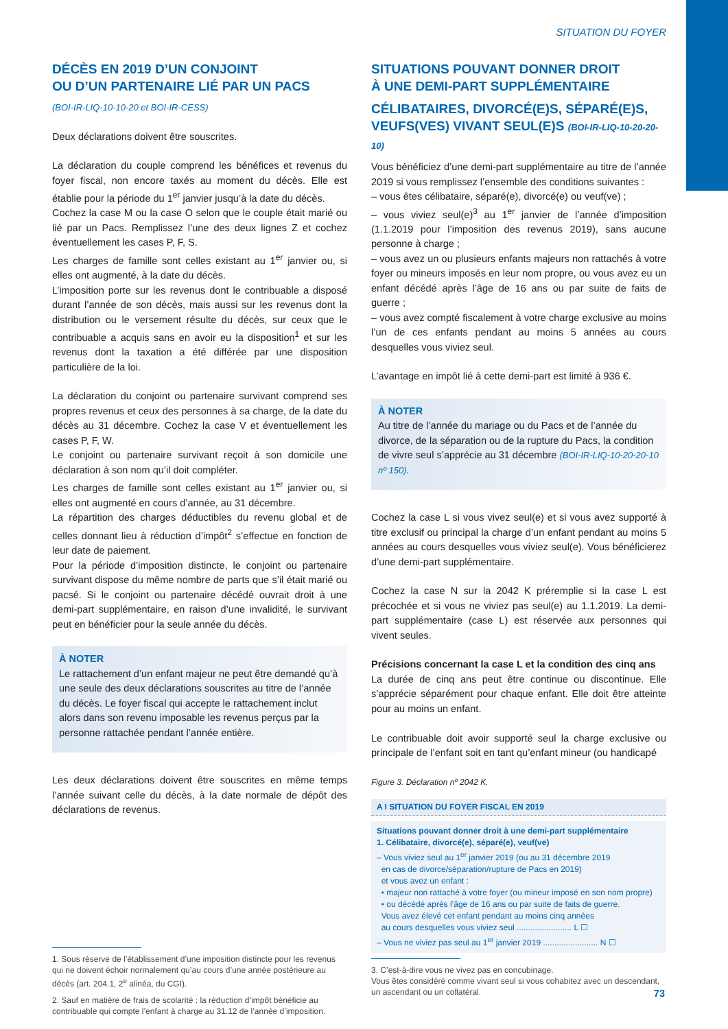SITUATION DU FOYER
DÉCÈS EN 2019 D’UN CONJOINT
OU D’UN PARTENAIRE LIÉ PAR UN PACS
(BOI-IR-LIQ-10-10-20 et BOI-IR-CESS)
Deux déclarations doivent être souscrites.
La déclaration du couple comprend les bénéfices et revenus du foyer fiscal, non encore taxés au moment du décès. Elle est établie pour la période du 1<sup>er</sup> janvier jusqu’à la date du décès.
Cochez la case M ou la case O selon que le couple était marié ou lié par un Pacs. Remplissez l’une des deux lignes Z et cochez éventuellement les cases P, F, S.
Les charges de famille sont celles existant au 1<sup>er</sup> janvier ou, si elles ont augmenté, à la date du décès.
L’imposition porte sur les revenus dont le contribuable a disposé durant l’année de son décès, mais aussi sur les revenus dont la distribution ou le versement résulte du décès, sur ceux que le contribuable a acquis sans en avoir eu la disposition<sup>1</sup> et sur les revenus dont la taxation a été différée par une disposition particulière de la loi.
La déclaration du conjoint ou partenaire survivant comprend ses propres revenus et ceux des personnes à sa charge, de la date du décès au 31 décembre. Cochez la case V et éventuellement les cases P, F, W.
Le conjoint ou partenaire survivant reçoit à son domicile une déclaration à son nom qu’il doit compléter.
Les charges de famille sont celles existant au 1<sup>er</sup> janvier ou, si elles ont augmenté en cours d’année, au 31 décembre.
La répartition des charges déductibles du revenu global et de celles donnant lieu à réduction d’impôt<sup>2</sup> s’effectue en fonction de leur date de paiement.
Pour la période d’imposition distincte, le conjoint ou partenaire survivant dispose du même nombre de parts que s’il était marié ou pacsé. Si le conjoint ou partenaire décédé ouvrait droit à une demi-part supplémentaire, en raison d’une invalidité, le survivant peut en bénéficier pour la seule année du décès.
À NOTER
Le rattachement d’un enfant majeur ne peut être demandé qu’à une seule des deux déclarations souscrites au titre de l’année du décès. Le foyer fiscal qui accepte le rattachement inclut alors dans son revenu imposable les revenus perçus par la personne rattachée pendant l’année entière.
Les deux déclarations doivent être souscrites en même temps l’année suivant celle du décès, à la date normale de dépôt des déclarations de revenus.
1. Sous réserve de l’établissement d’une imposition distincte pour les revenus qui ne doivent échoir normalement qu’au cours d’une année postérieure au décès (art. 204.1, 2<sup>e</sup> alinéa, du CGI).
2. Sauf en matière de frais de scolarité : la réduction d’impôt bénéficie au contribuable qui compte l’enfant à charge au 31.12 de l’année d’imposition.
SITUATIONS POUVANT DONNER DROIT
À UNE DEMI-PART SUPPLÉMENTAIRE
CÉLIBATAIRES, DIVORCÉ(E)S, SÉPARÉ(E)S, VEUFS(VES) VIVANT SEUL(E)S (BOI-IR-LIQ-10-20-20-10)
Vous bénéficiez d’une demi-part supplémentaire au titre de l’année 2019 si vous remplissez l’ensemble des conditions suivantes :
– vous êtes célibataire, séparé(e), divorcé(e) ou veuf(ve) ;
– vous viviez seul(e)<sup>3</sup> au 1<sup>er</sup> janvier de l’année d’imposition (1.1.2019 pour l’imposition des revenus 2019), sans aucune personne à charge ;
– vous avez un ou plusieurs enfants majeurs non rattachés à votre foyer ou mineurs imposés en leur nom propre, ou vous avez eu un enfant décédé après l’âge de 16 ans ou par suite de faits de guerre ;
– vous avez compté fiscalement à votre charge exclusive au moins l’un de ces enfants pendant au moins 5 années au cours desquelles vous viviez seul.
L’avantage en impôt lié à cette demi-part est limité à 936 €.
À NOTER
Au titre de l’année du mariage ou du Pacs et de l’année du divorce, de la séparation ou de la rupture du Pacs, la condition de vivre seul s’apprécie au 31 décembre (BOI-IR-LIQ-10-20-20-10 nº 150).
Cochez la case L si vous vivez seul(e) et si vous avez supporté à titre exclusif ou principal la charge d’un enfant pendant au moins 5 années au cours desquelles vous viviez seul(e). Vous bénéficierez d’une demi-part supplémentaire.
Cochez la case N sur la 2042 K préremplie si la case L est précochée et si vous ne viviez pas seul(e) au 1.1.2019. La demi-part supplémentaire (case L) est réservée aux personnes qui vivent seules.
Précisions concernant la case L et la condition des cinq ans
La durée de cinq ans peut être continue ou discontinue. Elle s’apprécie séparément pour chaque enfant. Elle doit être atteinte pour au moins un enfant.
Le contribuable doit avoir supporté seul la charge exclusive ou principale de l’enfant soit en tant qu’enfant mineur (ou handicapé
Figure 3. Déclaration nº 2042 K.
A I SITUATION DU FOYER FISCAL EN 2019
Situations pouvant donner droit à une demi-part supplémentaire
1. Célibataire, divorcé(e), séparé(e), veuf(ve)
– Vous viviez seul au 1<sup>er</sup> janvier 2019 (ou au 31 décembre 2019
en cas de divorce/séparation/rupture de Pacs en 2019)
et vous avez un enfant :
• majeur non rattaché à votre foyer (ou mineur imposé en son nom propre)
• ou décédé après l’âge de 16 ans ou par suite de faits de guerre.
Vous avez élevé cet enfant pendant au moins cinq années
au cours desquelles vous viviez seul ........................ L ☐
– Vous ne viviez pas seul au 1<sup>er</sup> janvier 2019 ........................ N ☐
3. C’est-à-dire vous ne vivez pas en concubinage.
Vous êtes considéré comme vivant seul si vous cohabitez avec un descendant, un ascendant ou un collatéral.
73